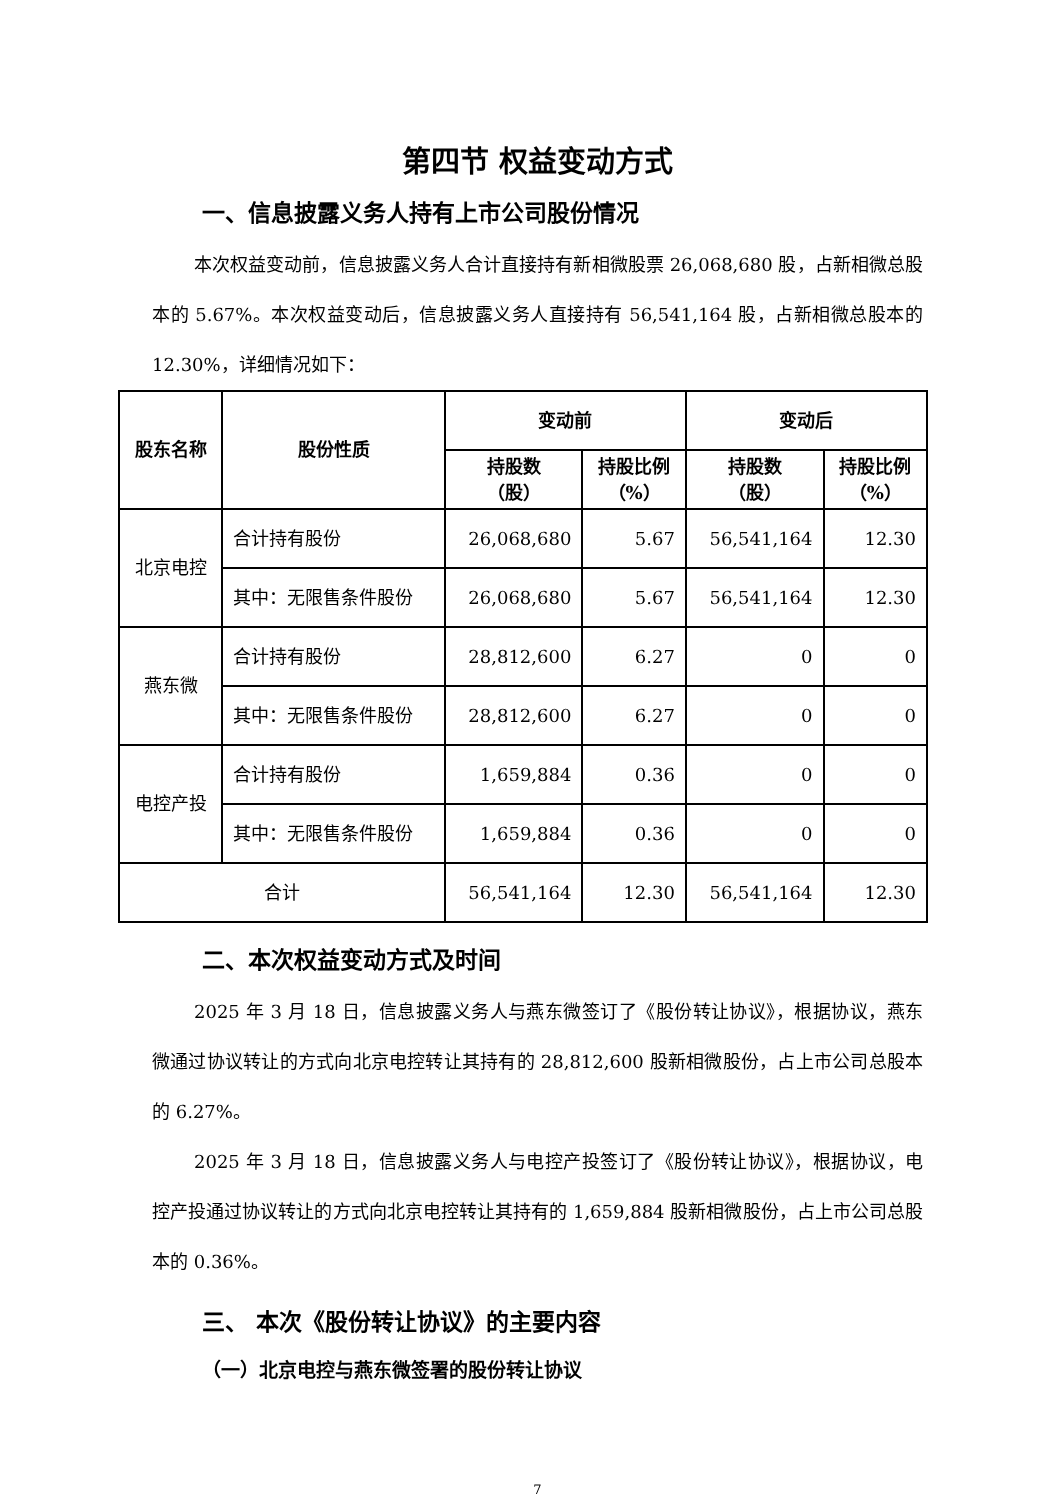第四节 权益变动方式
一、信息披露义务人持有上市公司股份情况
本次权益变动前，信息披露义务人合计直接持有新相微股票 26,068,680 股，占新相微总股本的 5.67%。本次权益变动后，信息披露义务人直接持有 56,541,164 股，占新相微总股本的 12.30%，详细情况如下：
| 股东名称 | 股份性质 | 变动前 | | 变动后 | |
| --- | --- | --- | --- | --- | --- |
| | | 持股数 （股） | 持股比例 （%） | 持股数 （股） | 持股比例 （%） |
| 北京电控 | 合计持有股份 | 26,068,680 | 5.67 | 56,541,164 | 12.30 |
| | 其中：无限售条件股份 | 26,068,680 | 5.67 | 56,541,164 | 12.30 |
| 燕东微 | 合计持有股份 | 28,812,600 | 6.27 | 0 | 0 |
| | 其中：无限售条件股份 | 28,812,600 | 6.27 | 0 | 0 |
| 电控产投 | 合计持有股份 | 1,659,884 | 0.36 | 0 | 0 |
| | 其中：无限售条件股份 | 1,659,884 | 0.36 | 0 | 0 |
| 合计 | | 56,541,164 | 12.30 | 56,541,164 | 12.30 |
二、本次权益变动方式及时间
2025 年 3 月 18 日，信息披露义务人与燕东微签订了《股份转让协议》，根据协议，燕东微通过协议转让的方式向北京电控转让其持有的 28,812,600 股新相微股份，占上市公司总股本的 6.27%。
2025 年 3 月 18 日，信息披露义务人与电控产投签订了《股份转让协议》，根据协议，电控产投通过协议转让的方式向北京电控转让其持有的 1,659,884 股新相微股份，占上市公司总股本的 0.36%。
三、 本次《股份转让协议》的主要内容
（一）北京电控与燕东微签署的股份转让协议
7